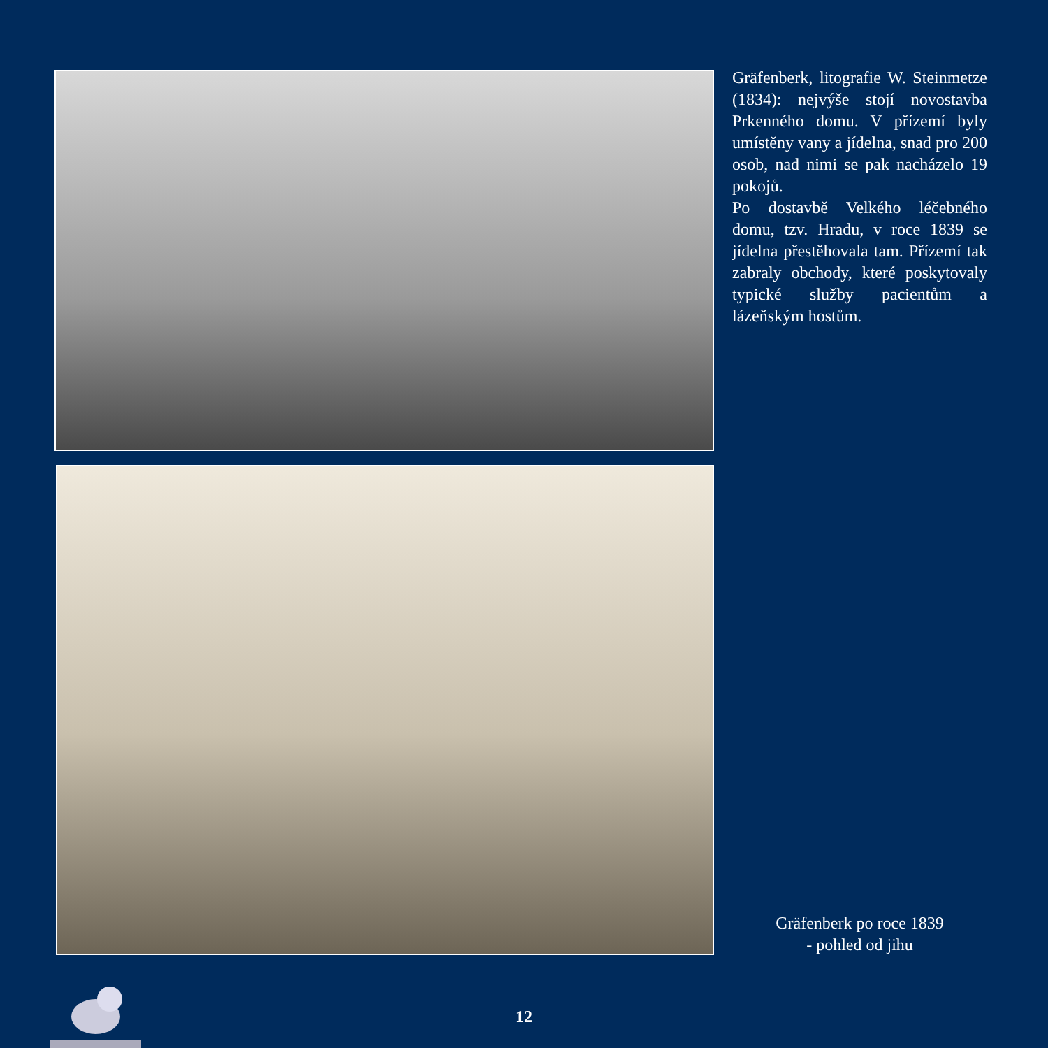Gräfenberk, litografie W. Steinmetze (1834): nejvýše stojí novostavba Prkenného domu. V přízemí byly umístěny vany a jídelna, snad pro 200 osob, nad nimi se pak nacházelo 19 pokojů.
Po dostavbě Velkého léčebného domu, tzv. Hradu, v roce 1839 se jídelna přestěhovala tam. Přízemí tak zabraly obchody, které poskytovaly typické služby pacientům a lázeňským hostům.
Gräfenberk po roce 1839
- pohled od jihu
12